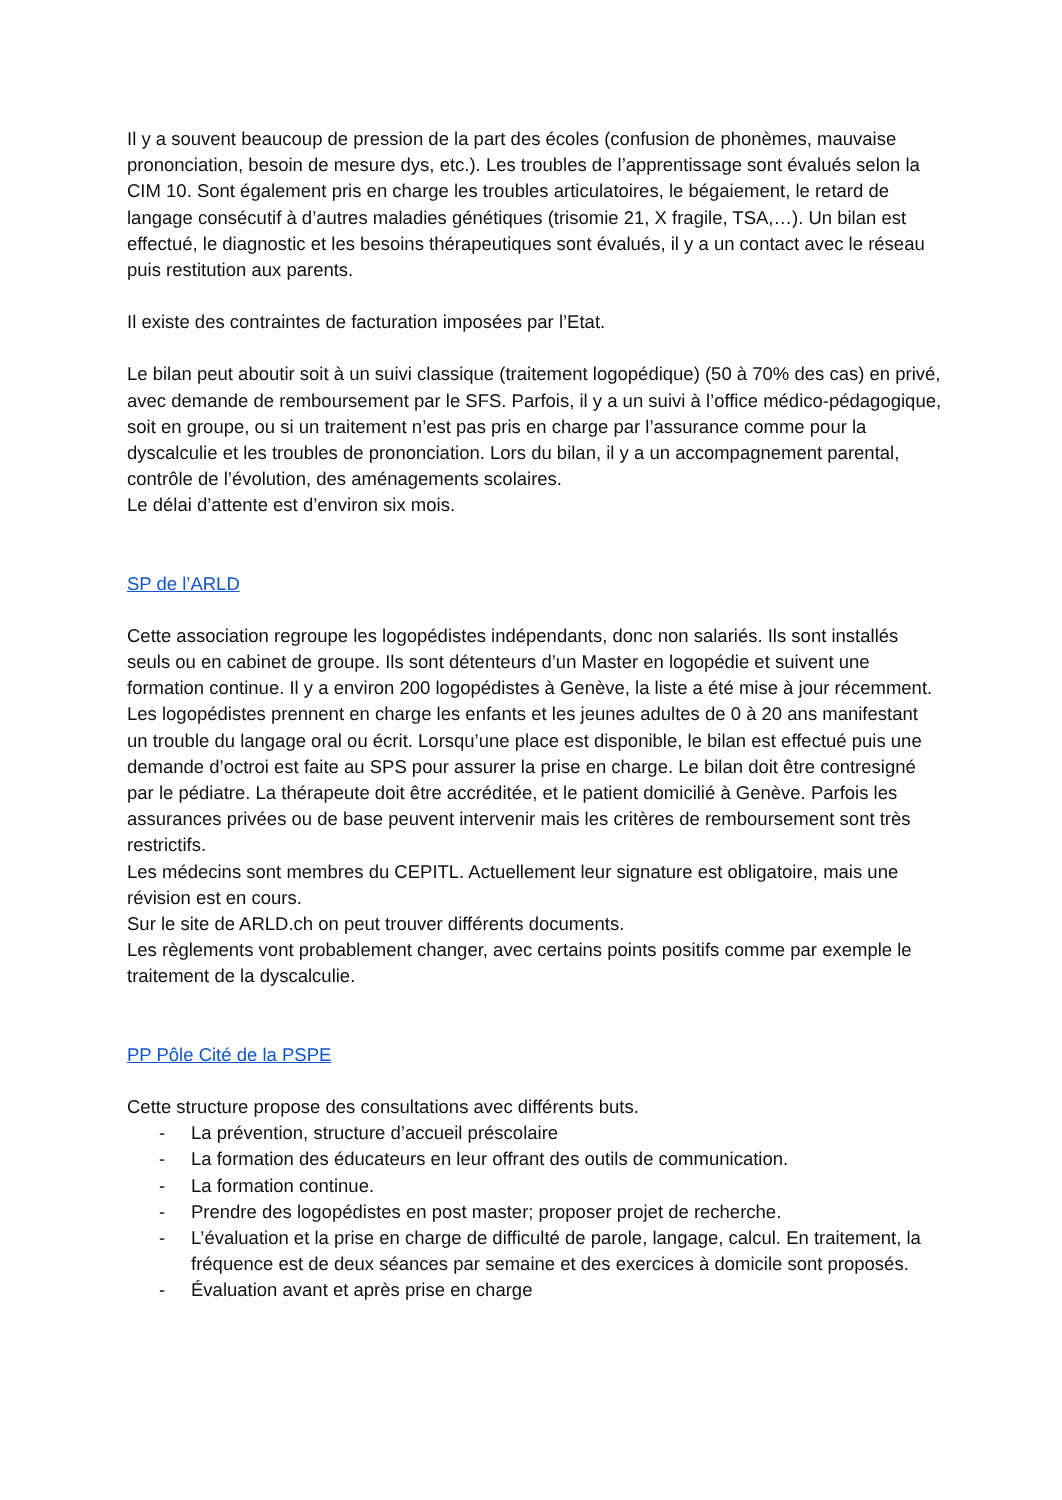Il y a souvent beaucoup de pression de la part des écoles (confusion de phonèmes, mauvaise prononciation, besoin de mesure dys, etc.). Les troubles de l’apprentissage sont évalués selon la CIM 10. Sont également pris en charge les troubles articulatoires, le bégaiement, le retard de langage consécutif à d’autres maladies génétiques (trisomie 21, X fragile, TSA,…). Un bilan est effectué, le diagnostic et les besoins thérapeutiques sont évalués, il y a un contact avec le réseau puis restitution aux parents.
Il existe des contraintes de facturation imposées par l’Etat.
Le bilan peut aboutir soit à un suivi classique (traitement logopédique) (50 à 70% des cas) en privé, avec demande de remboursement par le SFS. Parfois, il y a un suivi à l’office médico-pédagogique, soit en groupe, ou si un traitement n’est pas pris en charge par l’assurance comme pour la dyscalculie et les troubles de prononciation. Lors du bilan, il y a un accompagnement parental, contrôle de l’évolution, des aménagements scolaires.
Le délai d’attente est d’environ six mois.
SP de l’ARLD
Cette association regroupe les logopédistes indépendants, donc non salariés. Ils sont installés seuls ou en cabinet de groupe. Ils sont détenteurs d’un Master en logopédie et suivent une formation continue. Il y a environ 200 logopédistes à Genève, la liste a été mise à jour récemment.
Les logopédistes prennent en charge les enfants et les jeunes adultes de 0 à 20 ans manifestant un trouble du langage oral ou écrit. Lorsqu’une place est disponible, le bilan est effectué puis une demande d’octroi est faite au SPS pour assurer la prise en charge. Le bilan doit être contresigné par le pédiatre. La thérapeute doit être accréditée, et le patient domicilié à Genève. Parfois les assurances privées ou de base peuvent intervenir mais les critères de remboursement sont très restrictifs.
Les médecins sont membres du CEPITL. Actuellement leur signature est obligatoire, mais une révision est en cours.
Sur le site de ARLD.ch on peut trouver différents documents.
Les règlements vont probablement changer, avec certains points positifs comme par exemple le traitement de la dyscalculie.
PP Pôle Cité de la PSPE
Cette structure propose des consultations avec différents buts.
- La prévention, structure d’accueil préscolaire
- La formation des éducateurs en leur offrant des outils de communication.
- La formation continue.
- Prendre des logopédistes en post master; proposer projet de recherche.
- L’évaluation et la prise en charge de difficulté de parole, langage, calcul. En traitement, la fréquence est de deux séances par semaine et des exercices à domicile sont proposés.
- Évaluation avant et après prise en charge